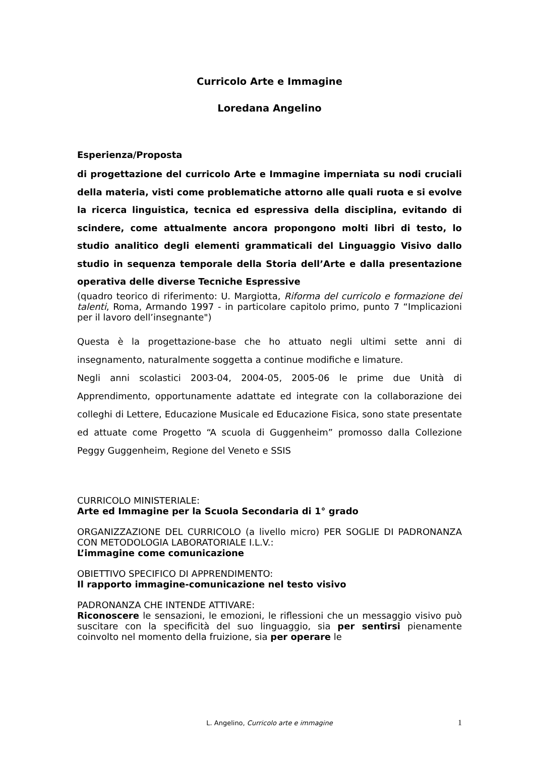Curricolo Arte e Immagine
Loredana Angelino
Esperienza/Proposta
di progettazione del curricolo Arte e Immagine imperniata su nodi cruciali della materia, visti come problematiche attorno alle quali ruota e si evolve la ricerca linguistica, tecnica ed espressiva della disciplina, evitando di scindere, come attualmente ancora propongono molti libri di testo, lo studio analitico degli elementi grammaticali del Linguaggio Visivo dallo studio in sequenza temporale della Storia dell’Arte e dalla presentazione operativa delle diverse Tecniche Espressive
(quadro teorico di riferimento: U. Margiotta, Riforma del curricolo e formazione dei talenti, Roma, Armando 1997 - in particolare capitolo primo, punto 7 “Implicazioni per il lavoro dell’insegnante")
Questa è la progettazione-base che ho attuato negli ultimi sette anni di insegnamento, naturalmente soggetta a continue modifiche e limature.
Negli anni scolastici 2003-04, 2004-05, 2005-06 le prime due Unità di Apprendimento, opportunamente adattate ed integrate con la collaborazione dei colleghi di Lettere, Educazione Musicale ed Educazione Fisica, sono state presentate ed attuate come Progetto “A scuola di Guggenheim” promosso dalla Collezione Peggy Guggenheim, Regione del Veneto e SSIS
CURRICOLO MINISTERIALE:
Arte ed Immagine per la Scuola Secondaria di 1° grado
ORGANIZZAZIONE DEL CURRICOLO (a livello micro) PER SOGLIE DI PADRONANZA CON METODOLOGIA LABORATORIALE I.L.V.:
L’immagine come comunicazione
OBIETTIVO SPECIFICO DI APPRENDIMENTO:
Il rapporto immagine-comunicazione nel testo visivo
PADRONANZA CHE INTENDE ATTIVARE:
Riconoscere le sensazioni, le emozioni, le riflessioni che un messaggio visivo può suscitare con la specificità del suo linguaggio, sia per sentirsi pienamente coinvolto nel momento della fruizione, sia per operare le
L. Angelino, Curricolo arte e immagine 1